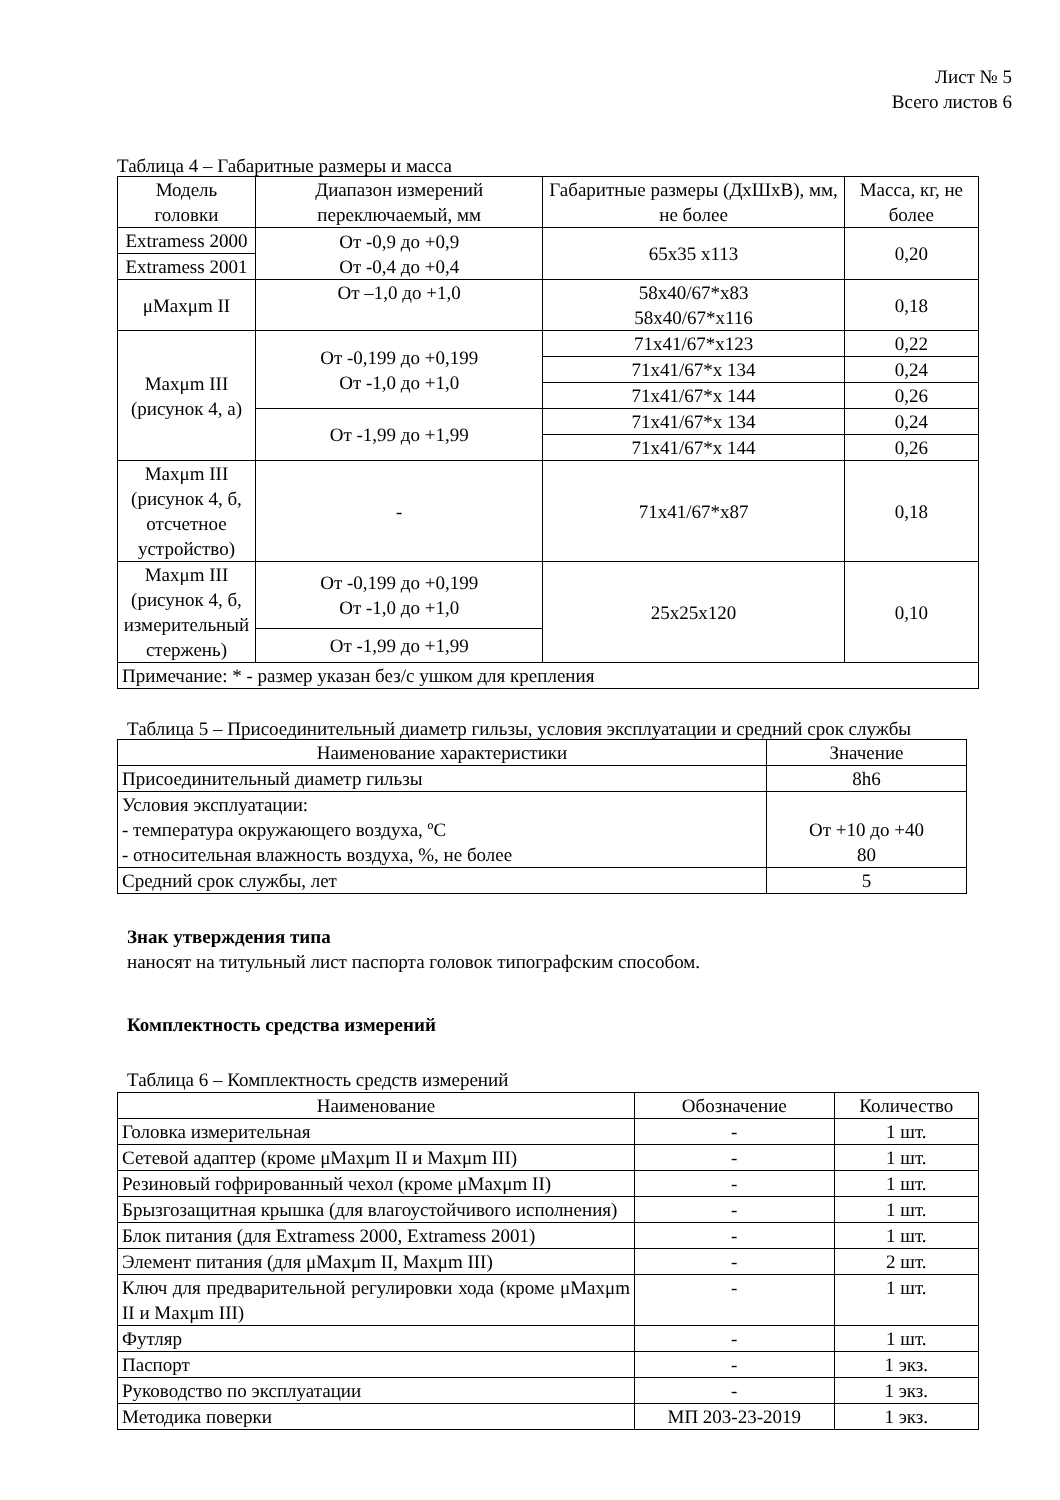Лист № 5
Всего листов 6
Таблица 4 – Габаритные размеры и масса
| Модель головки | Диапазон измерений переключаемый, мм | Габаритные размеры (ДхШхВ), мм, не более | Масса, кг, не более |
| --- | --- | --- | --- |
| Extramess 2000 | От -0,9 до +0,9 От -0,4 до +0,4 | 65x35 x113 | 0,20 |
| Extramess 2001 | | | |
| μMaxμm II | От –1,0 до +1,0 | 58x40/67*x83 58x40/67*x116 | 0,18 |
| Maxμm III (рисунок 4, а) | От -0,199 до +0,199 От -1,0 до +1,0 | 71x41/67*x123 | 0,22 |
| | | 71x41/67*x 134 | 0,24 |
| | | 71x41/67*x 144 | 0,26 |
| | От -1,99 до +1,99 | 71x41/67*x 134 | 0,24 |
| | | 71x41/67*x 144 | 0,26 |
| Maxμm III (рисунок 4, б, отсчетное устройство) | - | 71x41/67*x87 | 0,18 |
| Maxμm III (рисунок 4, б, измерительный стержень) | От -0,199 до +0,199 От -1,0 до +1,0 | 25x25x120 | 0,10 |
| | От -1,99 до +1,99 | | |
| Примечание: * - размер указан без/с ушком для крепления | | | |
Таблица 5 – Присоединительный диаметр гильзы, условия эксплуатации и средний срок службы
| Наименование характеристики | Значение |
| --- | --- |
| Присоединительный диаметр гильзы | 8h6 |
| Условия эксплуатации: - температура окружающего воздуха, ºС - относительная влажность воздуха, %, не более | От +10 до +40 80 |
| Средний срок службы, лет | 5 |
Знак утверждения типа
наносят на титульный лист паспорта головок типографским способом.
Комплектность средства измерений
Таблица 6 – Комплектность средств измерений
| Наименование | Обозначение | Количество |
| --- | --- | --- |
| Головка измерительная | - | 1 шт. |
| Сетевой адаптер (кроме μMaxμm II и Maxμm III) | - | 1 шт. |
| Резиновый гофрированный чехол (кроме μMaxμm II) | - | 1 шт. |
| Брызгозащитная крышка (для влагоустойчивого исполнения) | - | 1 шт. |
| Блок питания (для Extramess 2000, Extramess 2001) | - | 1 шт. |
| Элемент питания (для μMaxμm II, Maxμm III) | - | 2 шт. |
| Ключ для предварительной регулировки хода (кроме μMaxμm II и Maxμm III) | - | 1 шт. |
| Футляр | - | 1 шт. |
| Паспорт | - | 1 экз. |
| Руководство по эксплуатации | - | 1 экз. |
| Методика поверки | МП 203-23-2019 | 1 экз. |